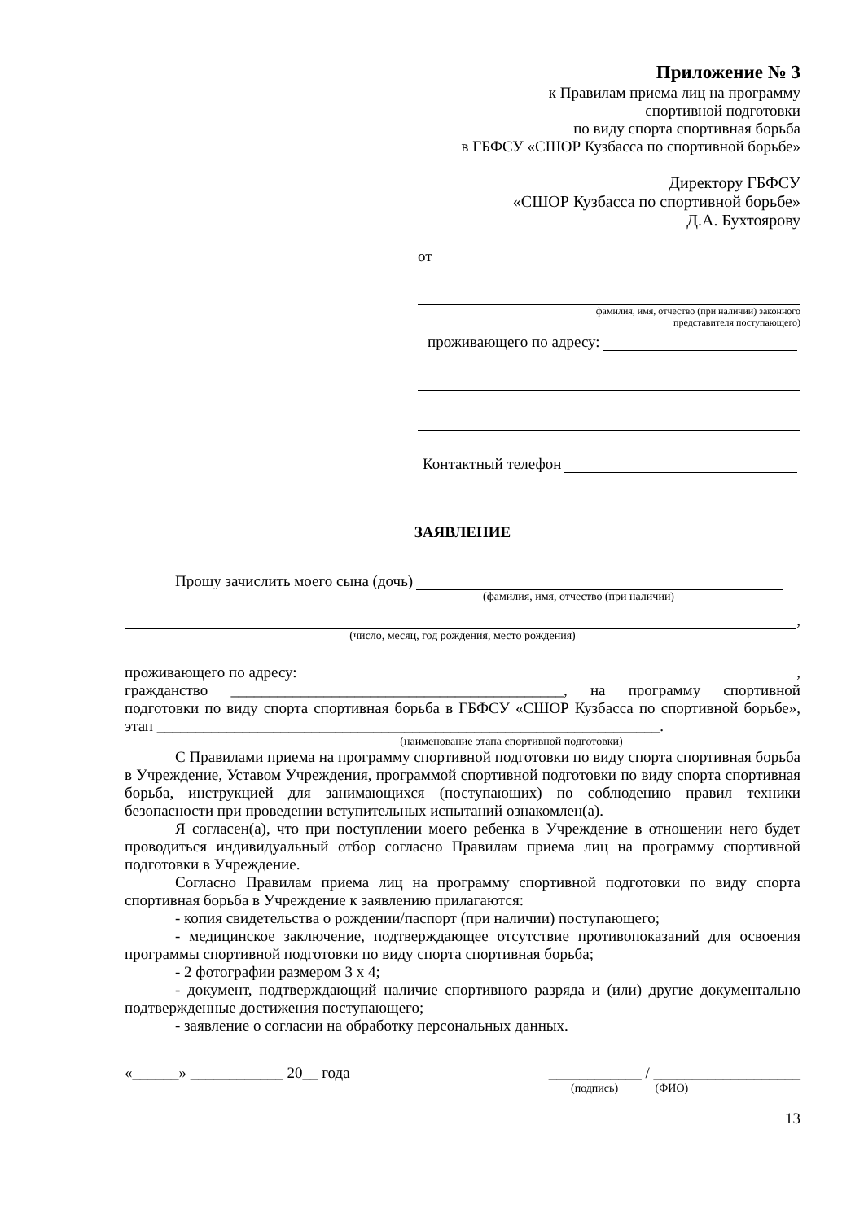Приложение № 3
к Правилам приема лиц на программу
спортивной подготовки
по виду спорта спортивная борьба
в ГБФСУ «СШОР Кузбасса по спортивной борьбе»
Директору ГБФСУ
«СШОР Кузбасса по спортивной борьбе»
Д.А. Бухтоярову
от
фамилия, имя, отчество (при наличии) законного
представителя поступающего)
проживающего по адресу:
Контактный телефон
ЗАЯВЛЕНИЕ
Прошу зачислить моего сына (дочь)
(фамилия, имя, отчество (при наличии)
,
(число, месяц, год рождения, место рождения)
проживающего по адресу: ,
гражданство ___________________________________________, на программу спортивной подготовки по виду спорта спортивная борьба в ГБФСУ «СШОР Кузбасса по спортивной борьбе», этап _________________________________________________________________.
(наименование этапа спортивной подготовки)
С Правилами приема на программу спортивной подготовки по виду спорта спортивная борьба в Учреждение, Уставом Учреждения, программой спортивной подготовки по виду спорта спортивная борьба, инструкцией для занимающихся (поступающих) по соблюдению правил техники безопасности при проведении вступительных испытаний ознакомлен(а).
Я согласен(а), что при поступлении моего ребенка в Учреждение в отношении него будет проводиться индивидуальный отбор согласно Правилам приема лиц на программу спортивной подготовки в Учреждение.
Согласно Правилам приема лиц на программу спортивной подготовки по виду спорта спортивная борьба в Учреждение к заявлению прилагаются:
- копия свидетельства о рождении/паспорт (при наличии) поступающего;
- медицинское заключение, подтверждающее отсутствие противопоказаний для освоения программы спортивной подготовки по виду спорта спортивная борьба;
- 2 фотографии размером 3 х 4;
- документ, подтверждающий наличие спортивного разряда и (или) другие документально подтвержденные достижения поступающего;
- заявление о согласии на обработку персональных данных.
«______» ____________ 20__ года ____________ / ___________________
(подпись) (ФИО)
13